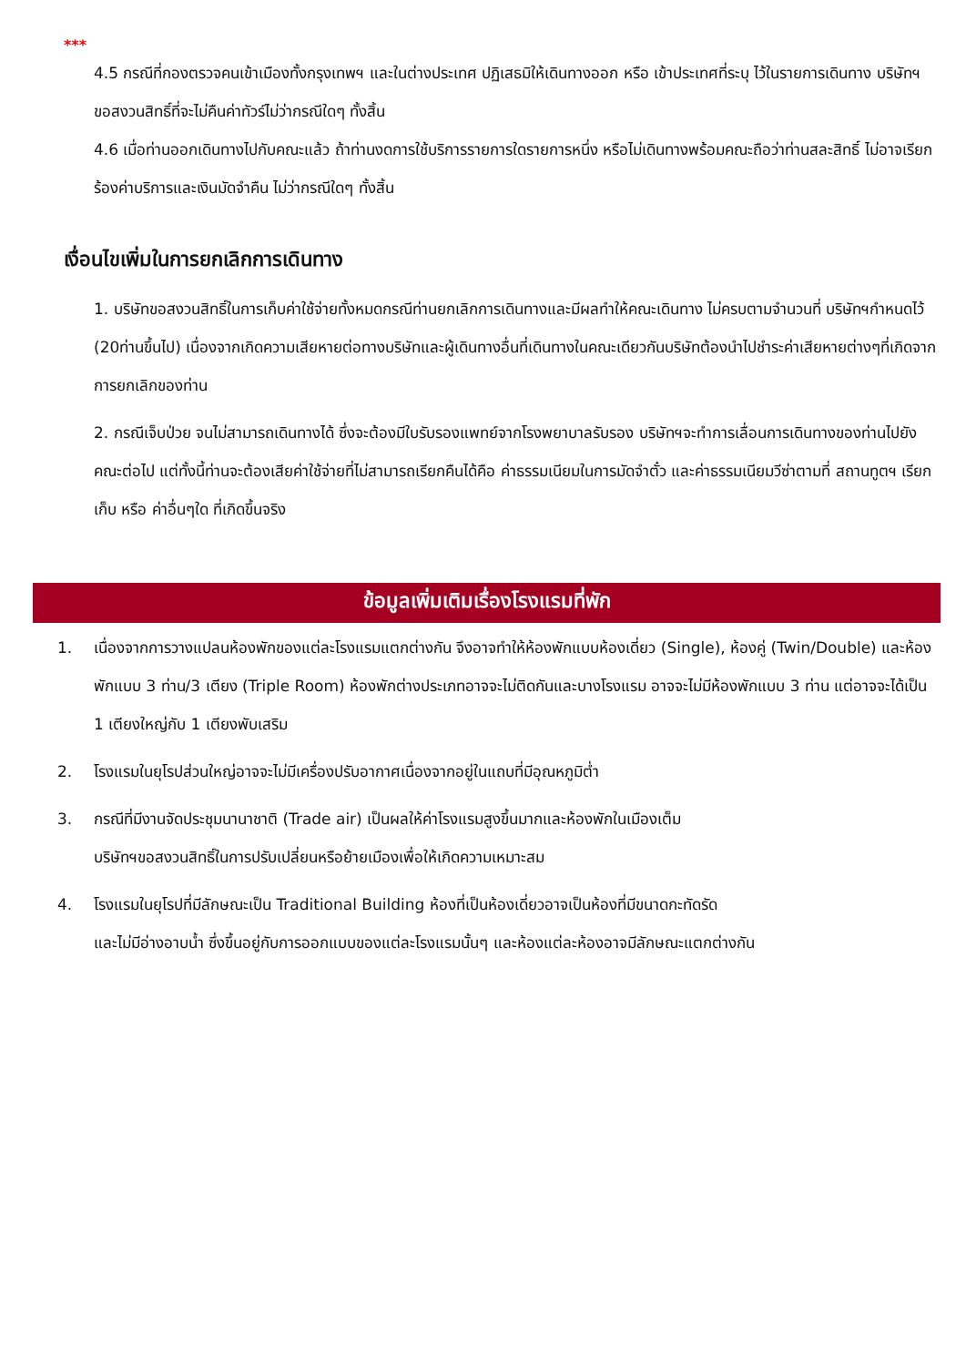***
4.5 กรณีที่กองตรวจคนเข้าเมืองทั้งกรุงเทพฯ และในต่างประเทศ ปฏิเสธมิให้เดินทางออก หรือ เข้าประเทศที่ระบุ ไว้ในรายการเดินทาง บริษัทฯ ขอสงวนสิทธิ์ที่จะไม่คืนค่าทัวร์ไม่ว่ากรณีใดๆ ทั้งสิ้น
4.6 เมื่อท่านออกเดินทางไปกับคณะแล้ว ถ้าท่านงดการใช้บริการรายการใดรายการหนึ่ง หรือไม่เดินทางพร้อมคณะถือว่าท่านสละสิทธิ์ ไม่อาจเรียกร้องค่าบริการและเงินมัดจำคืน ไม่ว่ากรณีใดๆ ทั้งสิ้น
เงื่อนไขเพิ่มในการยกเลิกการเดินทาง
1. บริษัทขอสงวนสิทธิ์ในการเก็บค่าใช้จ่ายทั้งหมดกรณีท่านยกเลิกการเดินทางและมีผลทำให้คณะเดินทาง ไม่ครบตามจำนวนที่ บริษัทฯกำหนดไว้ (20ท่านขึ้นไป) เนื่องจากเกิดความเสียหายต่อทางบริษัทและผู้เดินทางอื่นที่เดินทางในคณะเดียวกันบริษัทต้องนำไปชำระค่าเสียหายต่างๆที่เกิดจากการยกเลิกของท่าน
2. กรณีเจ็บป่วย จนไม่สามารถเดินทางได้ ซึ่งจะต้องมีใบรับรองแพทย์จากโรงพยาบาลรับรอง บริษัทฯจะทำการเลื่อนการเดินทางของท่านไปยังคณะต่อไป แต่ทั้งนี้ท่านจะต้องเสียค่าใช้จ่ายที่ไม่สามารถเรียกคืนได้คือ ค่าธรรมเนียมในการมัดจำตั๋ว และค่าธรรมเนียมวีซ่าตามที่ สถานทูตฯ เรียกเก็บ หรือ ค่าอื่นๆใด ที่เกิดขึ้นจริง
ข้อมูลเพิ่มเติมเรื่องโรงแรมที่พัก
1. เนื่องจากการวางแปลนห้องพักของแต่ละโรงแรมแตกต่างกัน จึงอาจทำให้ห้องพักแบบห้องเดี่ยว (Single), ห้องคู่ (Twin/Double) และห้องพักแบบ 3 ท่าน/3 เตียง (Triple Room) ห้องพักต่างประเภทอาจจะไม่ติดกันและบางโรงแรม อาจจะไม่มีห้องพักแบบ 3 ท่าน แต่อาจจะได้เป็น 1 เตียงใหญ่กับ 1 เตียงพับเสริม
2. โรงแรมในยุโรปส่วนใหญ่อาจจะไม่มีเครื่องปรับอากาศเนื่องจากอยู่ในแถบที่มีอุณหภูมิต่ำ
3. กรณีที่มีงานจัดประชุมนานาชาติ (Trade air) เป็นผลให้ค่าโรงแรมสูงขึ้นมากและห้องพักในเมืองเต็ม
บริษัทฯขอสงวนสิทธิ์ในการปรับเปลี่ยนหรือย้ายเมืองเพื่อให้เกิดความเหมาะสม
4. โรงแรมในยุโรปที่มีลักษณะเป็น Traditional Building ห้องที่เป็นห้องเดี่ยวอาจเป็นห้องที่มีขนาดกะทัดรัด
และไม่มีอ่างอาบน้ำ ซึ่งขึ้นอยู่กับการออกแบบของแต่ละโรงแรมนั้นๆ และห้องแต่ละห้องอาจมีลักษณะแตกต่างกัน